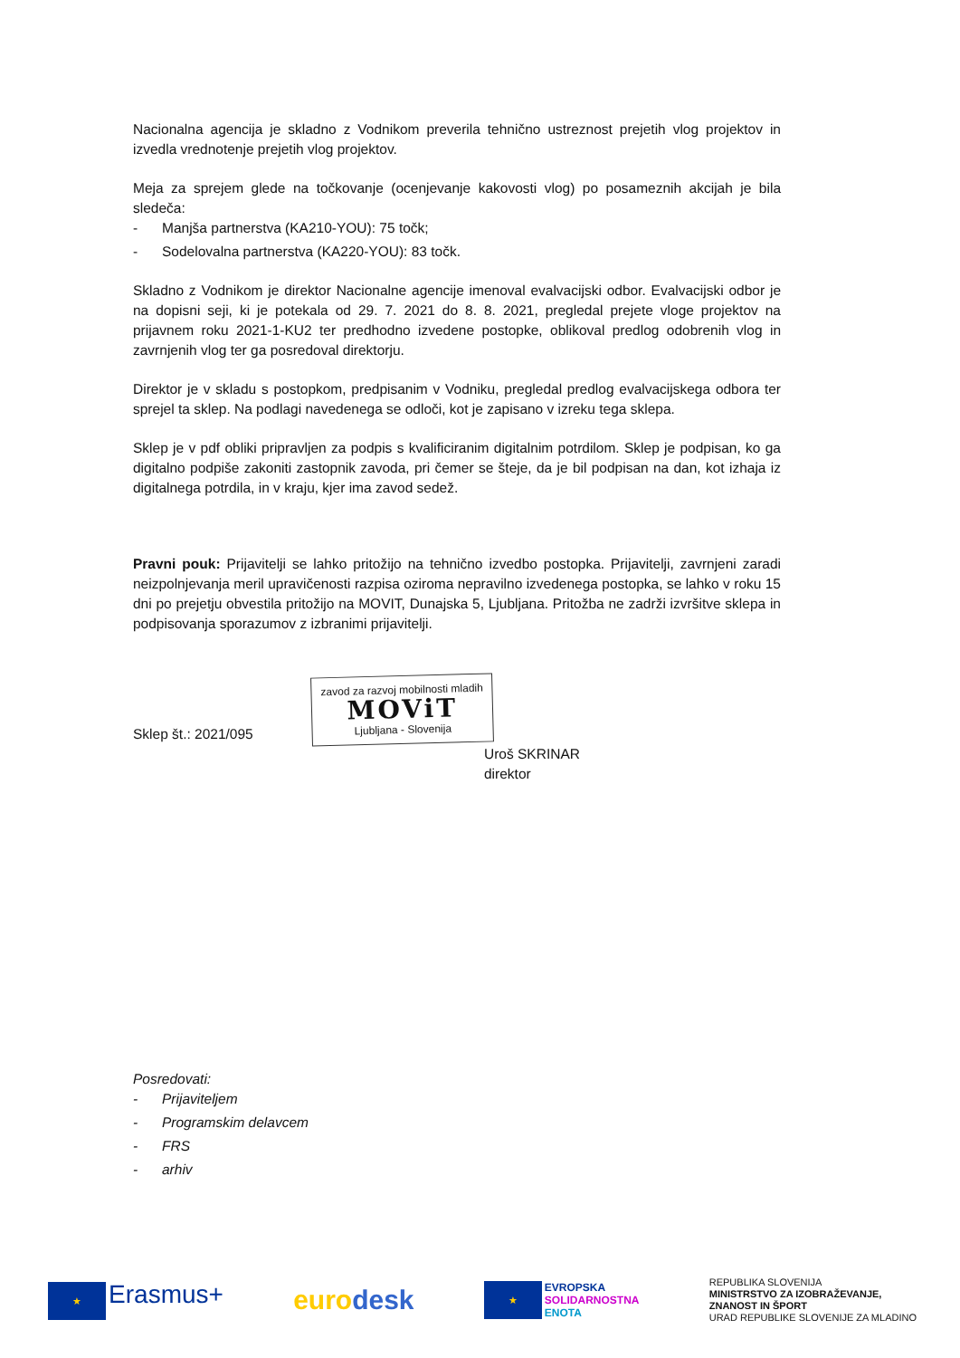Nacionalna agencija je skladno z Vodnikom preverila tehnično ustreznost prejetih vlog projektov in izvedla vrednotenje prejetih vlog projektov.
Meja za sprejem glede na točkovanje (ocenjevanje kakovosti vlog) po posameznih akcijah je bila sledeča:
- Manjša partnerstva (KA210-YOU): 75 točk;
- Sodelovalna partnerstva (KA220-YOU): 83 točk.
Skladno z Vodnikom je direktor Nacionalne agencije imenoval evalvacijski odbor. Evalvacijski odbor je na dopisni seji, ki je potekala od 29. 7. 2021 do 8. 8. 2021, pregledal prejete vloge projektov na prijavnem roku 2021-1-KU2 ter predhodno izvedene postopke, oblikoval predlog odobrenih vlog in zavrnjenih vlog ter ga posredoval direktorju.
Direktor je v skladu s postopkom, predpisanim v Vodniku, pregledal predlog evalvacijskega odbora ter sprejel ta sklep. Na podlagi navedenega se odloči, kot je zapisano v izreku tega sklepa.
Sklep je v pdf obliki pripravljen za podpis s kvalificiranim digitalnim potrdilom. Sklep je podpisan, ko ga digitalno podpiše zakoniti zastopnik zavoda, pri čemer se šteje, da je bil podpisan na dan, kot izhaja iz digitalnega potrdila, in v kraju, kjer ima zavod sedež.
Pravni pouk: Prijavitelji se lahko pritožijo na tehnično izvedbo postopka. Prijavitelji, zavrnjeni zaradi neizpolnjevanja meril upravičenosti razpisa oziroma nepravilno izvedenega postopka, se lahko v roku 15 dni po prejetju obvestila pritožijo na MOVIT, Dunajska 5, Ljubljana. Pritožba ne zadrži izvršitve sklepa in podpisovanja sporazumov z izbranimi prijavitelji.
Sklep št.: 2021/095 zavod za razvoj mobilnosti mladih MOViT Ljubljana - Slovenija
Uroš SKRINAR
direktor
Posredovati:
- Prijaviteljem
- Programskim delavcem
- FRS
- arhiv
★ Erasmus+ euro desk
★ EVROPSKA
SOLIDARNOSTNA
ENOTA
REPUBLIKA SLOVENIJA
MINISTRSTVO ZA IZOBRAŽEVANJE,
ZNANOST IN ŠPORT
URAD REPUBLIKE SLOVENIJE ZA MLADINO